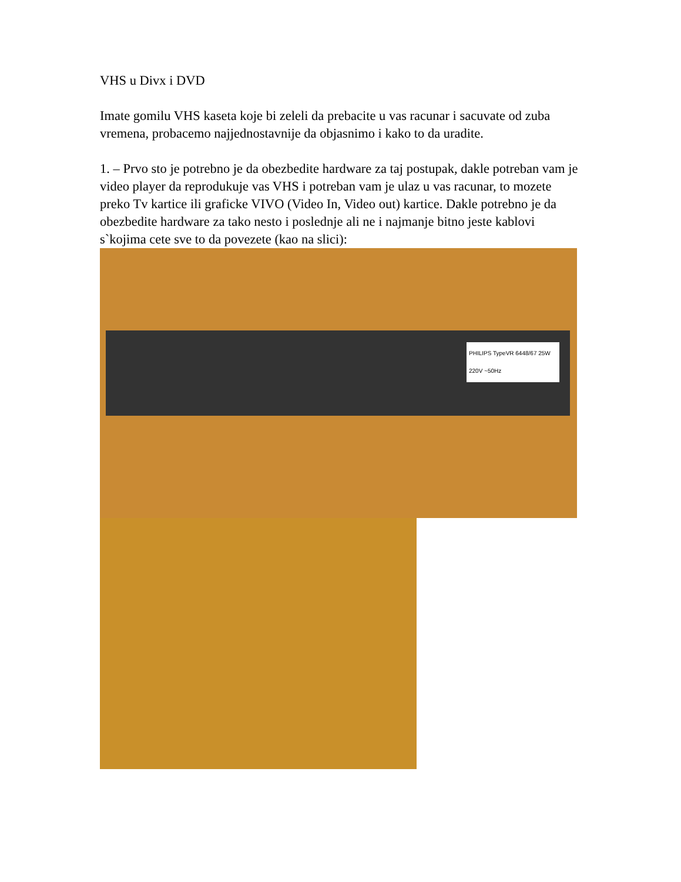VHS u Divx i DVD
Imate gomilu VHS kaseta koje bi zeleli da prebacite u vas racunar i sacuvate od zuba vremena, probacemo najjednostavnije da objasnimo i kako to da uradite.
1. – Prvo sto je potrebno je da obezbedite hardware za taj postupak, dakle potreban vam je video player da reprodukuje vas VHS i potreban vam je ulaz u vas racunar, to mozete preko Tv kartice ili graficke VIVO (Video In, Video out) kartice. Dakle potrebno je da obezbedite hardware za tako nesto i poslednje ali ne i najmanje bitno jeste kablovi s`kojima cete sve to da povezete (kao na slici):
PHILIPS TypeVR 6448/67 25W 220V ~50Hz